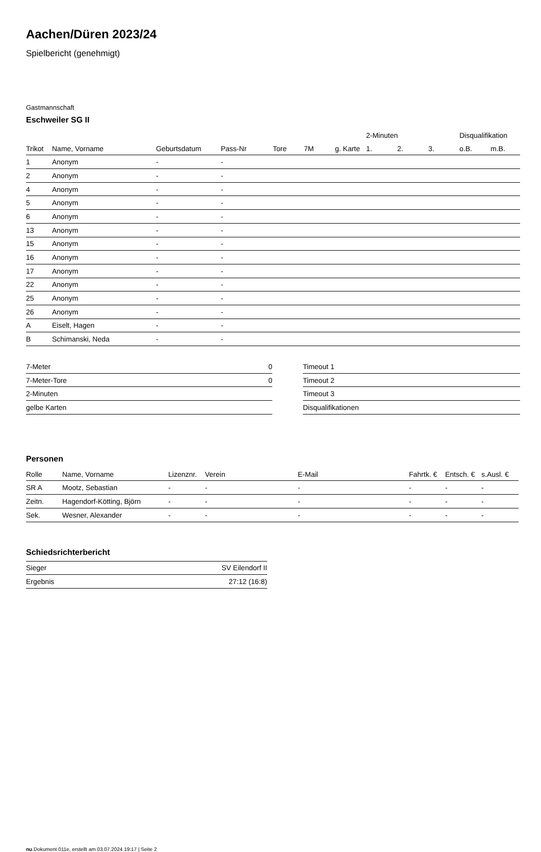Aachen/Düren 2023/24
Spielbericht (genehmigt)
Gastmannschaft
Eschweiler SG II
| | | | | | | | 2-Minuten | | | Disqualifikation | |
| --- | --- | --- | --- | --- | --- | --- | --- | --- | --- | --- | --- |
| Trikot | Name, Vorname | Geburtsdatum | Pass-Nr | Tore | 7M | g. Karte | 1. | 2. | 3. | o.B. | m.B. |
| 1 | Anonym | - | - | | | | | | | | |
| 2 | Anonym | - | - | | | | | | | | |
| 4 | Anonym | - | - | | | | | | | | |
| 5 | Anonym | - | - | | | | | | | | |
| 6 | Anonym | - | - | | | | | | | | |
| 13 | Anonym | - | - | | | | | | | | |
| 15 | Anonym | - | - | | | | | | | | |
| 16 | Anonym | - | - | | | | | | | | |
| 17 | Anonym | - | - | | | | | | | | |
| 22 | Anonym | - | - | | | | | | | | |
| 25 | Anonym | - | - | | | | | | | | |
| 26 | Anonym | - | - | | | | | | | | |
| A | Eiselt, Hagen | - | - | | | | | | | | |
| B | Schimanski, Neda | - | - | | | | | | | | |
| 7-Meter | 0 |
| 7-Meter-Tore | 0 |
| 2-Minuten | |
| gelbe Karten | |
| Timeout 1 |
| Timeout 2 |
| Timeout 3 |
| Disqualifikationen |
Personen
| Rolle | Name, Vorname | Lizenznr. | Verein | E-Mail | Fahrtk. € | Entsch. € | s.Ausl. € |
| --- | --- | --- | --- | --- | --- | --- | --- |
| SR A | Mootz, Sebastian | - | - | - | - | - | - |
| Zeitn. | Hagendorf-Kötting, Björn | - | - | - | - | - | - |
| Sek. | Wesner, Alexander | - | - | - | - | - | - |
Schiedsrichterbericht
| Sieger | SV Eilendorf II |
| Ergebnis | 27:12 (16:8) |
nu.Dokument 011e, erstellt am 03.07.2024 19:17 | Seite 2